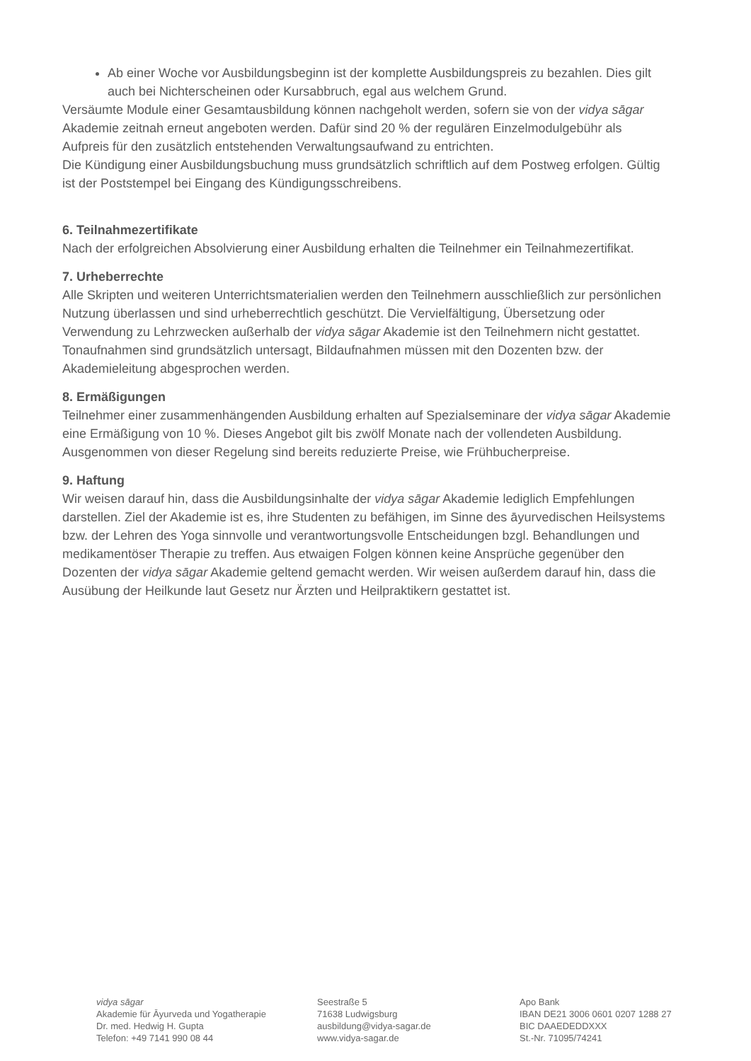Ab einer Woche vor Ausbildungsbeginn ist der komplette Ausbildungspreis zu bezahlen. Dies gilt auch bei Nichterscheinen oder Kursabbruch, egal aus welchem Grund.
Versäumte Module einer Gesamtausbildung können nachgeholt werden, sofern sie von der vidya sāgar Akademie zeitnah erneut angeboten werden. Dafür sind 20 % der regulären Einzelmodulgebühr als Aufpreis für den zusätzlich entstehenden Verwaltungsaufwand zu entrichten.
Die Kündigung einer Ausbildungsbuchung muss grundsätzlich schriftlich auf dem Postweg erfolgen. Gültig ist der Poststempel bei Eingang des Kündigungsschreibens.
6. Teilnahmezertifikate
Nach der erfolgreichen Absolvierung einer Ausbildung erhalten die Teilnehmer ein Teilnahmezertifikat.
7. Urheberrechte
Alle Skripten und weiteren Unterrichtsmaterialien werden den Teilnehmern ausschließlich zur persönlichen Nutzung überlassen und sind urheberrechtlich geschützt. Die Vervielfältigung, Übersetzung oder Verwendung zu Lehrzwecken außerhalb der vidya sāgar Akademie ist den Teilnehmern nicht gestattet. Tonaufnahmen sind grundsätzlich untersagt, Bildaufnahmen müssen mit den Dozenten bzw. der Akademieleitung abgesprochen werden.
8. Ermäßigungen
Teilnehmer einer zusammenhängenden Ausbildung erhalten auf Spezialseminare der vidya sāgar Akademie eine Ermäßigung von 10 %. Dieses Angebot gilt bis zwölf Monate nach der vollendeten Ausbildung. Ausgenommen von dieser Regelung sind bereits reduzierte Preise, wie Frühbucherpreise.
9. Haftung
Wir weisen darauf hin, dass die Ausbildungsinhalte der vidya sāgar Akademie lediglich Empfehlungen darstellen. Ziel der Akademie ist es, ihre Studenten zu befähigen, im Sinne des āyurvedischen Heilsystems bzw. der Lehren des Yoga sinnvolle und verantwortungsvolle Entscheidungen bzgl. Behandlungen und medikamentöser Therapie zu treffen. Aus etwaigen Folgen können keine Ansprüche gegenüber den Dozenten der vidya sāgar Akademie geltend gemacht werden. Wir weisen außerdem darauf hin, dass die Ausübung der Heilkunde laut Gesetz nur Ärzten und Heilpraktikern gestattet ist.
vidya sāgar
Akademie für Āyurveda und Yogatherapie
Dr. med. Hedwig H. Gupta
Telefon: +49 7141 990 08 44
Seestraße 5
71638 Ludwigsburg
ausbildung@vidya-sagar.de
www.vidya-sagar.de
Apo Bank
IBAN DE21 3006 0601 0207 1288 27
BIC DAAEDEDDXXX
St.-Nr. 71095/74241